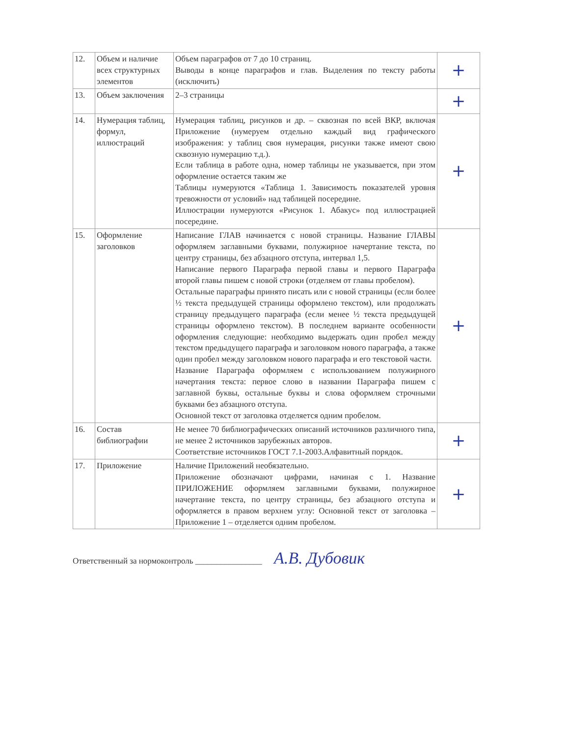| 12. | Объем и наличие всех структурных элементов | Объем параграфов от 7 до 10 страниц. Выводы в конце параграфов и глав. Выделения по тексту работы (исключить) | + |
| 13. | Объем заключения | 2–3 страницы | + |
| 14. | Нумерация таблиц, формул, иллюстраций | Нумерация таблиц, рисунков и др. – сквозная по всей ВКР, включая Приложение (нумеруем отдельно каждый вид графического изображения: у таблиц своя нумерация, рисунки также имеют свою сквозную нумерацию т.д.). Если таблица в работе одна, номер таблицы не указывается, при этом оформление остается таким же Таблицы нумеруются «Таблица 1. Зависимость показателей уровня тревожности от условий» над таблицей посередине. Иллюстрации нумеруются «Рисунок 1. Абакус» под иллюстрацией посередине. | + |
| 15. | Оформление заголовков | Написание ГЛАВ начинается с новой страницы. Название ГЛАВЫ оформляем заглавными буквами, полужирное начертание текста, по центру страницы, без абзацного отступа, интервал 1,5. Написание первого Параграфа первой главы и первого Параграфа второй главы пишем с новой строки (отделяем от главы пробелом). Остальные параграфы принято писать или с новой страницы (если более ½ текста предыдущей страницы оформлено текстом), или продолжать страницу предыдущего параграфа (если менее ½ текста предыдущей страницы оформлено текстом). В последнем варианте особенности оформления следующие: необходимо выдержать один пробел между текстом предыдущего параграфа и заголовком нового параграфа, а также один пробел между заголовком нового параграфа и его текстовой части. Название Параграфа оформляем с использованием полужирного начертания текста: первое слово в названии Параграфа пишем с заглавной буквы, остальные буквы и слова оформляем строчными буквами без абзацного отступа. Основной текст от заголовка отделяется одним пробелом. | + |
| 16. | Состав библиографии | Не менее 70 библиографических описаний источников различного типа, не менее 2 источников зарубежных авторов. Соответствие источников ГОСТ 7.1-2003.Алфавитный порядок. | + |
| 17. | Приложение | Наличие Приложений необязательно. Приложение обозначают цифрами, начиная с 1. Название ПРИЛОЖЕНИЕ оформляем заглавными буквами, полужирное начертание текста, по центру страницы, без абзацного отступа и оформляется в правом верхнем углу: Основной текст от заголовка – Приложение 1 – отделяется одним пробелом. | + |
Ответственный за нормоконтроль ________________ А.В. Дубовик